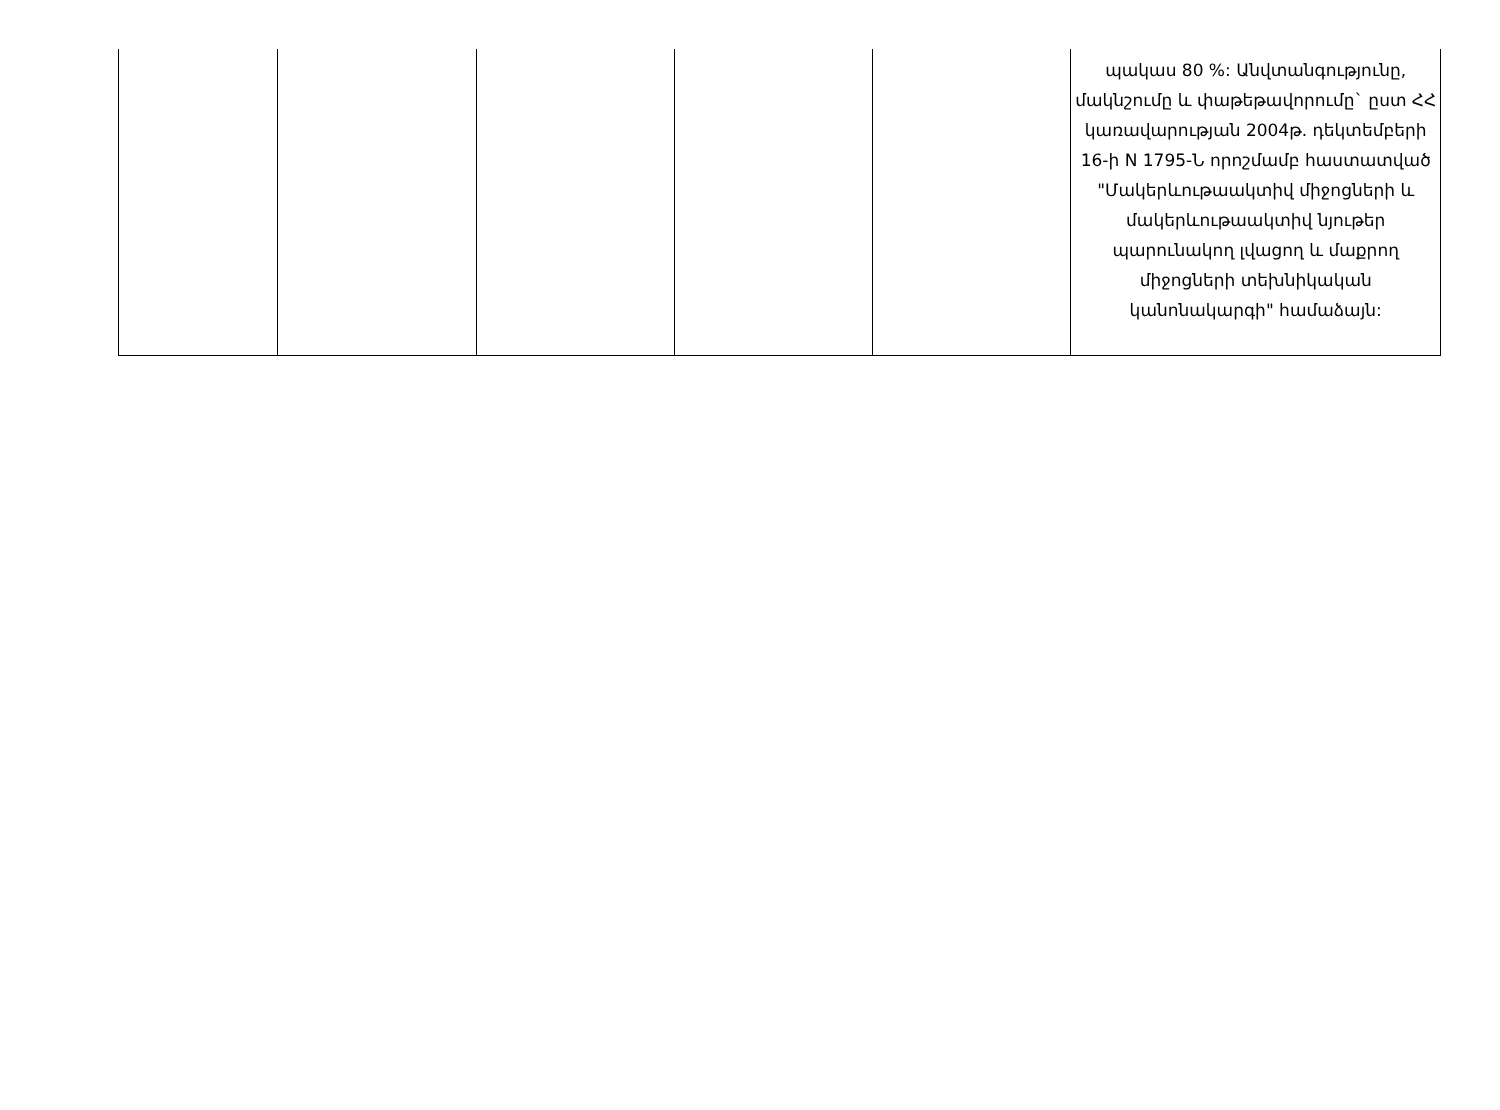| | | | | | պակաս 80 %: Անվտանգությունը, մակնշումը և փաթեթավորումը` ըստ ՀՀ կառավարության 2004թ. դեկտեմբերի 16-ի N 1795-Ն որոշմամբ հաստատված "Մակերևութաակտիվ միջոցների և մակերևութաակտիվ նյութեր պարունակող լվացող և մաքրող միջոցների տեխնիկական կանոնակարգի" համաձայն: |